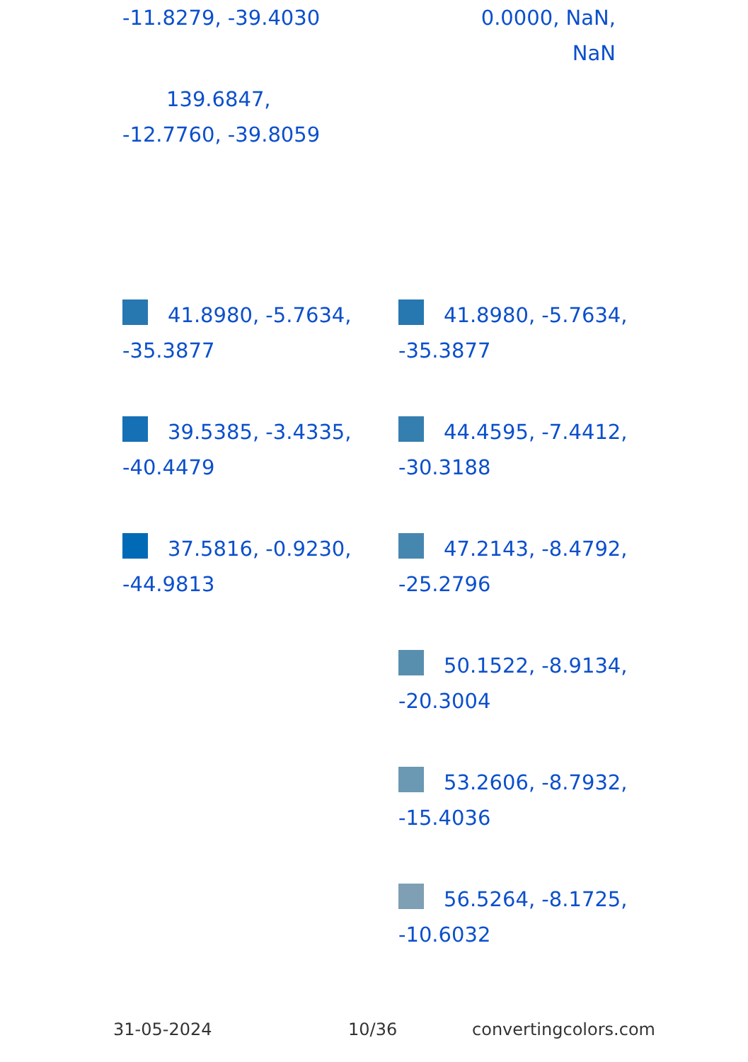-11.8279, -39.4030
0.0000, NaN, NaN
139.6847,
-12.7760, -39.8059
41.8980, -5.7634,
-35.3877
41.8980, -5.7634,
-35.3877
39.5385, -3.4335,
-40.4479
44.4595, -7.4412,
-30.3188
37.5816, -0.9230,
-44.9813
47.2143, -8.4792,
-25.2796
50.1522, -8.9134,
-20.3004
53.2606, -8.7932,
-15.4036
56.5264, -8.1725,
-10.6032
31-05-2024 10/36 convertingcolors.com